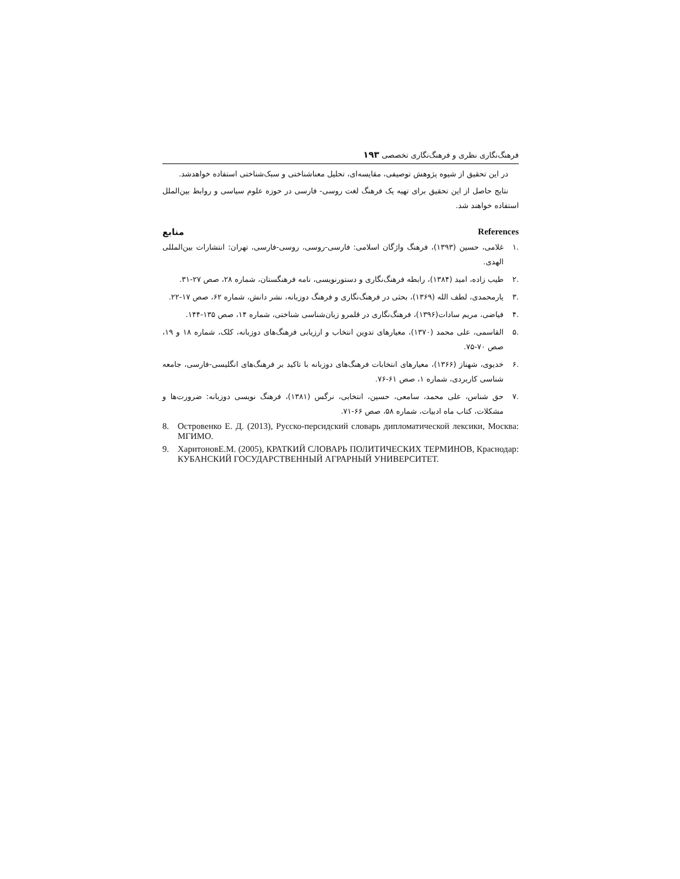فرهنگ‌نگاری نظری و فرهنگ‌نگاری تخصصی ۱۹۳
در این تحقیق از شیوه پژوهش توصیفی، مقایسه‌ای، تحلیل معناشناختی و سبک‌شناختی استفاده خواهدشد.
نتایج حاصل از این تحقیق برای تهیه یک فرهنگ لغت روسی- فارسی در حوزه علوم سیاسی و روابط بین‌الملل استفاده خواهند شد.
منابع References
.۱ غلامی، حسین (۱۳۹۳)، فرهنگ واژگان اسلامی: فارسی-روسی، روسی-فارسی، تهران: انتشارات بین‌المللی الهدی.
.۲ طیب زاده، امید (۱۳۸۴)، رابطه فرهنگ‌نگاری و دستورنویسی، نامه فرهنگستان، شماره ۲۸، صص ۲۷-۳۱.
.۳ یارمحمدی، لطف الله (۱۳۶۹)، بحثی در فرهنگ‌نگاری و فرهنگ دوزبانه، نشر دانش، شماره ۶۲، صص ۱۷-۲۲.
.۴ فیاضی، مریم سادات(۱۳۹۶)، فرهنگ‌نگاری در قلمرو زبان‌شناسی شناختی، شماره ۱۴، صص ۱۳۵-۱۴۴.
.۵ القاسمی، علی محمد (۱۳۷۰)، معیارهای تدوین انتخاب و ارزیابی فرهنگ‌های دوزبانه، کلک، شماره ۱۸ و ۱۹، صص ۷۰-۷۵.
.۶ خدیوی، شهناز (۱۳۶۶)، معیارهای انتخابات فرهنگ‌های دوزبانه با تاکید بر فرهنگ‌های انگلیسی-فارسی، جامعه شناسی کاربردی، شماره ۱، صص ۶۱-۷۶.
.۷ حق شناس، علی محمد، سامعی، حسین، انتخابی، نرگس (۱۳۸۱)، فرهنگ نویسی دوزبانه: ضرورت‌ها و مشکلات، کتاب ماه ادبیات، شماره ۵۸، صص ۶۶-۷۱.
8. Островенко Е. Д. (2013), Русско-персидский словарь дипломатической лексики, Москва: МГИМО.
9. ХаритоновЕ.М. (2005), КРАТКИЙ СЛОВАРЬ ПОЛИТИЧЕСКИХ ТЕРМИНОВ, Краснодар: КУБАНСКИЙ ГОСУДАРСТВЕННЫЙ АГРАРНЫЙ УНИВЕРСИТЕТ.